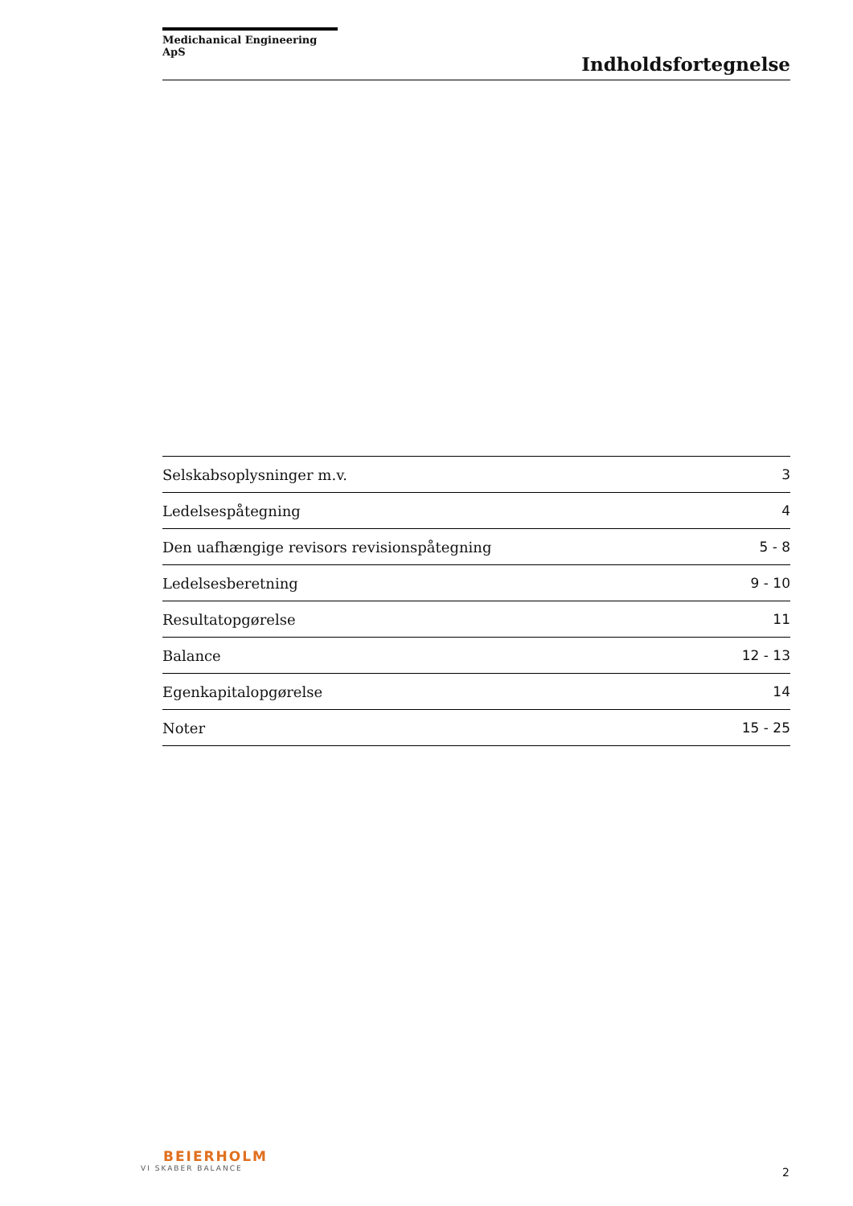Medichanical Engineering ApS
Indholdsfortegnelse
| Selskabsoplysninger m.v. | 3 |
| Ledelsespåtegning | 4 |
| Den uafhængige revisors revisionspåtegning | 5 - 8 |
| Ledelsesberetning | 9 - 10 |
| Resultatopgørelse | 11 |
| Balance | 12 - 13 |
| Egenkapitalopgørelse | 14 |
| Noter | 15 - 25 |
BEIERHOLM
VI SKABER BALANCE
2